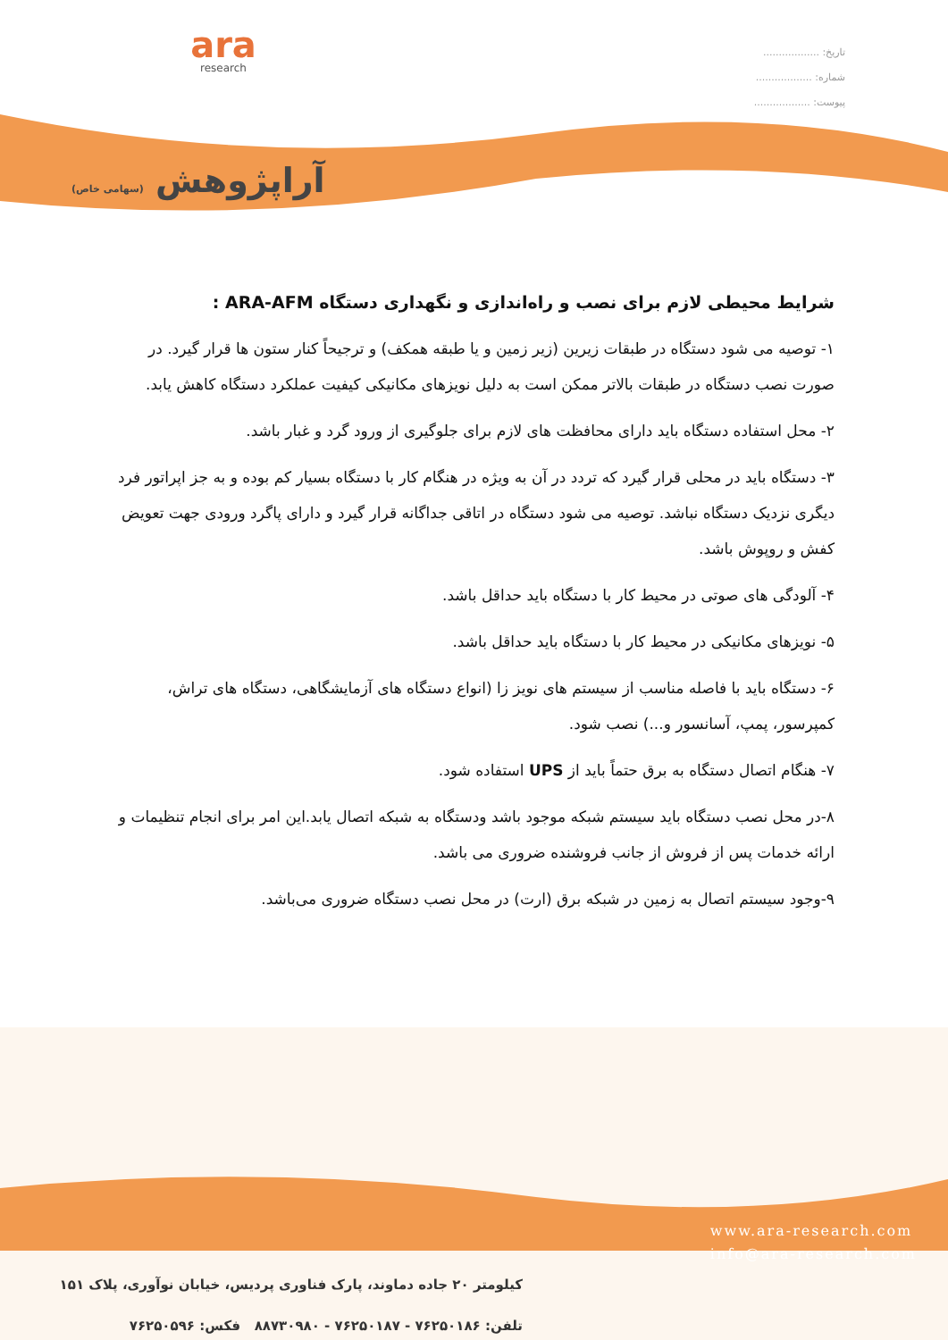ara
research
آراپژوهش (سهامی خاص)
تاریخ: ..................
شماره: ..................
پیوست: ..................
شرایط محیطی لازم برای نصب و راه‌اندازی و نگهداری دستگاه ARA-AFM :
۱- توصیه می شود دستگاه در طبقات زیرین (زیر زمین و یا طبقه همکف) و ترجیحاً کنار ستون ها قرار گیرد. در صورت نصب دستگاه در طبقات بالاتر ممکن است به دلیل نویزهای مکانیکی کیفیت عملکرد دستگاه کاهش یابد.
۲- محل استفاده دستگاه باید دارای محافظت های لازم برای جلوگیری از ورود گرد و غبار باشد.
۳- دستگاه باید در محلی قرار گیرد که تردد در آن به ویژه در هنگام کار با دستگاه بسیار کم بوده و به جز اپراتور فرد دیگری نزدیک دستگاه نباشد. توصیه می شود دستگاه در اتاقی جداگانه قرار گیرد و دارای پاگرد ورودی جهت تعویض کفش و روپوش باشد.
۴- آلودگی های صوتی در محیط کار با دستگاه باید حداقل باشد.
۵- نویزهای مکانیکی در محیط کار با دستگاه باید حداقل باشد.
۶- دستگاه باید با فاصله مناسب از سیستم های نویز زا (انواع دستگاه های آزمایشگاهی، دستگاه های تراش، کمپرسور، پمپ، آسانسور و...) نصب شود.
۷- هنگام اتصال دستگاه به برق حتماً باید از UPS استفاده شود.
۸-در محل نصب دستگاه باید سیستم شبکه موجود باشد ودستگاه به شبکه اتصال یابد.این امر برای انجام تنظیمات و ارائه خدمات پس از فروش از جانب فروشنده ضروری می باشد.
۹-وجود سیستم اتصال به زمین در شبکه برق (ارت) در محل نصب دستگاه ضروری می‌باشد.
www.ara-research.com
info@ara-research.com
کیلومتر ۲۰ جاده دماوند، پارک فناوری پردیس، خیابان نوآوری، پلاک ۱۵۱
تلفن: ۷۶۲۵۰۱۸۶ - ۷۶۲۵۰۱۸۷ - ۸۸۷۳۰۹۸۰ فکس: ۷۶۲۵۰۵۹۶